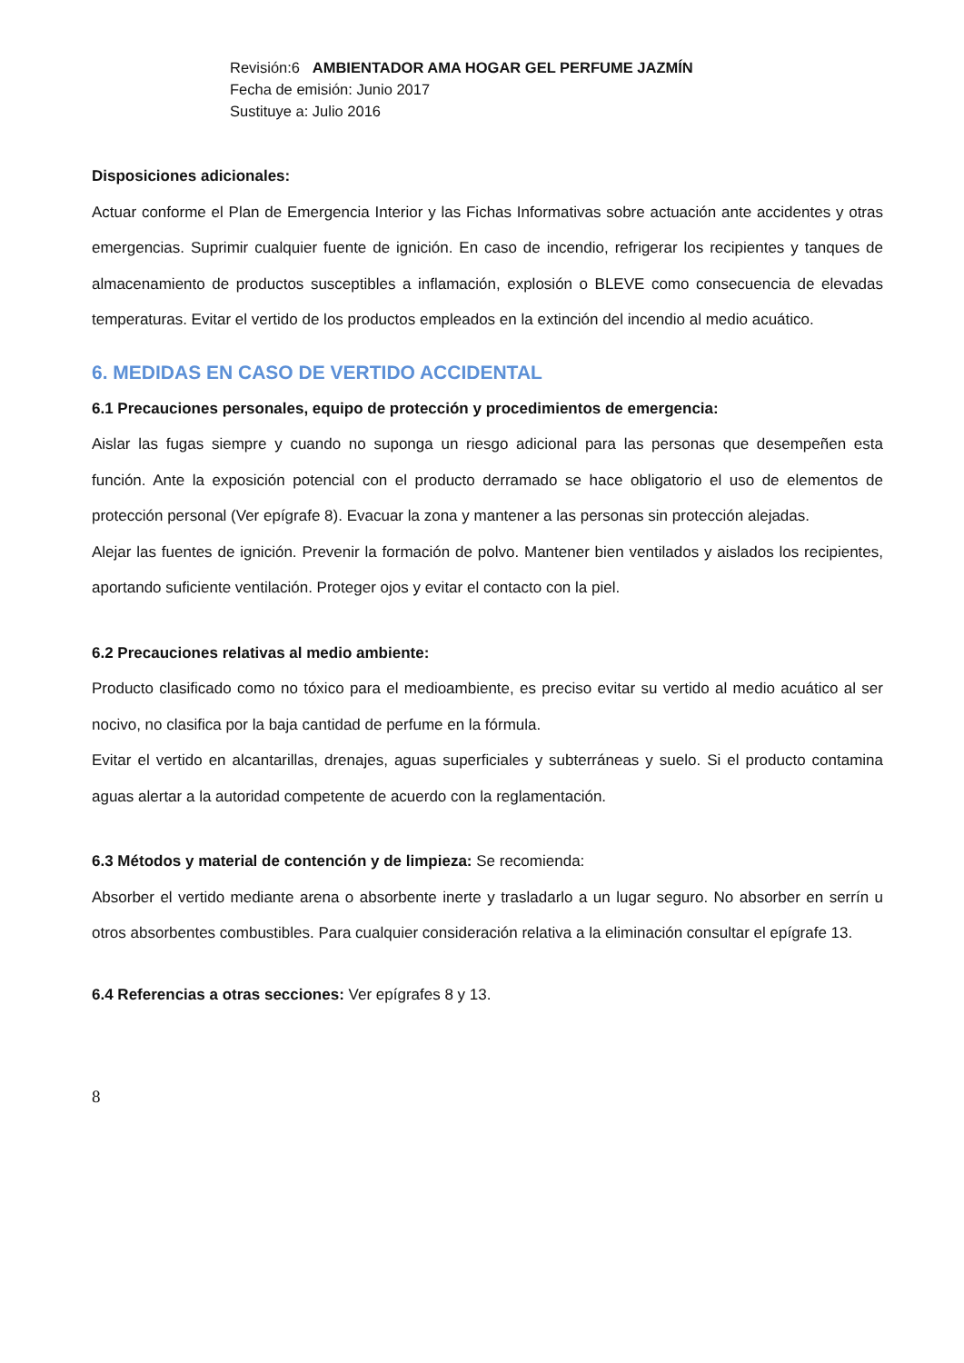Revisión:6 AMBIENTADOR AMA HOGAR GEL PERFUME JAZMÍN
Fecha de emisión: Junio 2017
Sustituye a: Julio 2016
Disposiciones adicionales:
Actuar conforme el Plan de Emergencia Interior y las Fichas Informativas sobre actuación ante accidentes y otras emergencias. Suprimir cualquier fuente de ignición. En caso de incendio, refrigerar los recipientes y tanques de almacenamiento de productos susceptibles a inflamación, explosión o BLEVE como consecuencia de elevadas temperaturas. Evitar el vertido de los productos empleados en la extinción del incendio al medio acuático.
6. MEDIDAS EN CASO DE VERTIDO ACCIDENTAL
6.1 Precauciones personales, equipo de protección y procedimientos de emergencia:
Aislar las fugas siempre y cuando no suponga un riesgo adicional para las personas que desempeñen esta función. Ante la exposición potencial con el producto derramado se hace obligatorio el uso de elementos de protección personal (Ver epígrafe 8). Evacuar la zona y mantener a las personas sin protección alejadas.
Alejar las fuentes de ignición. Prevenir la formación de polvo. Mantener bien ventilados y aislados los recipientes, aportando suficiente ventilación. Proteger ojos y evitar el contacto con la piel.
6.2 Precauciones relativas al medio ambiente:
Producto clasificado como no tóxico para el medioambiente, es preciso evitar su vertido al medio acuático al ser nocivo, no clasifica por la baja cantidad de perfume en la fórmula.
Evitar el vertido en alcantarillas, drenajes, aguas superficiales y subterráneas y suelo. Si el producto contamina aguas alertar a la autoridad competente de acuerdo con la reglamentación.
6.3 Métodos y material de contención y de limpieza: Se recomienda:
Absorber el vertido mediante arena o absorbente inerte y trasladarlo a un lugar seguro. No absorber en serrín u otros absorbentes combustibles. Para cualquier consideración relativa a la eliminación consultar el epígrafe 13.
6.4 Referencias a otras secciones: Ver epígrafes 8 y 13.
8